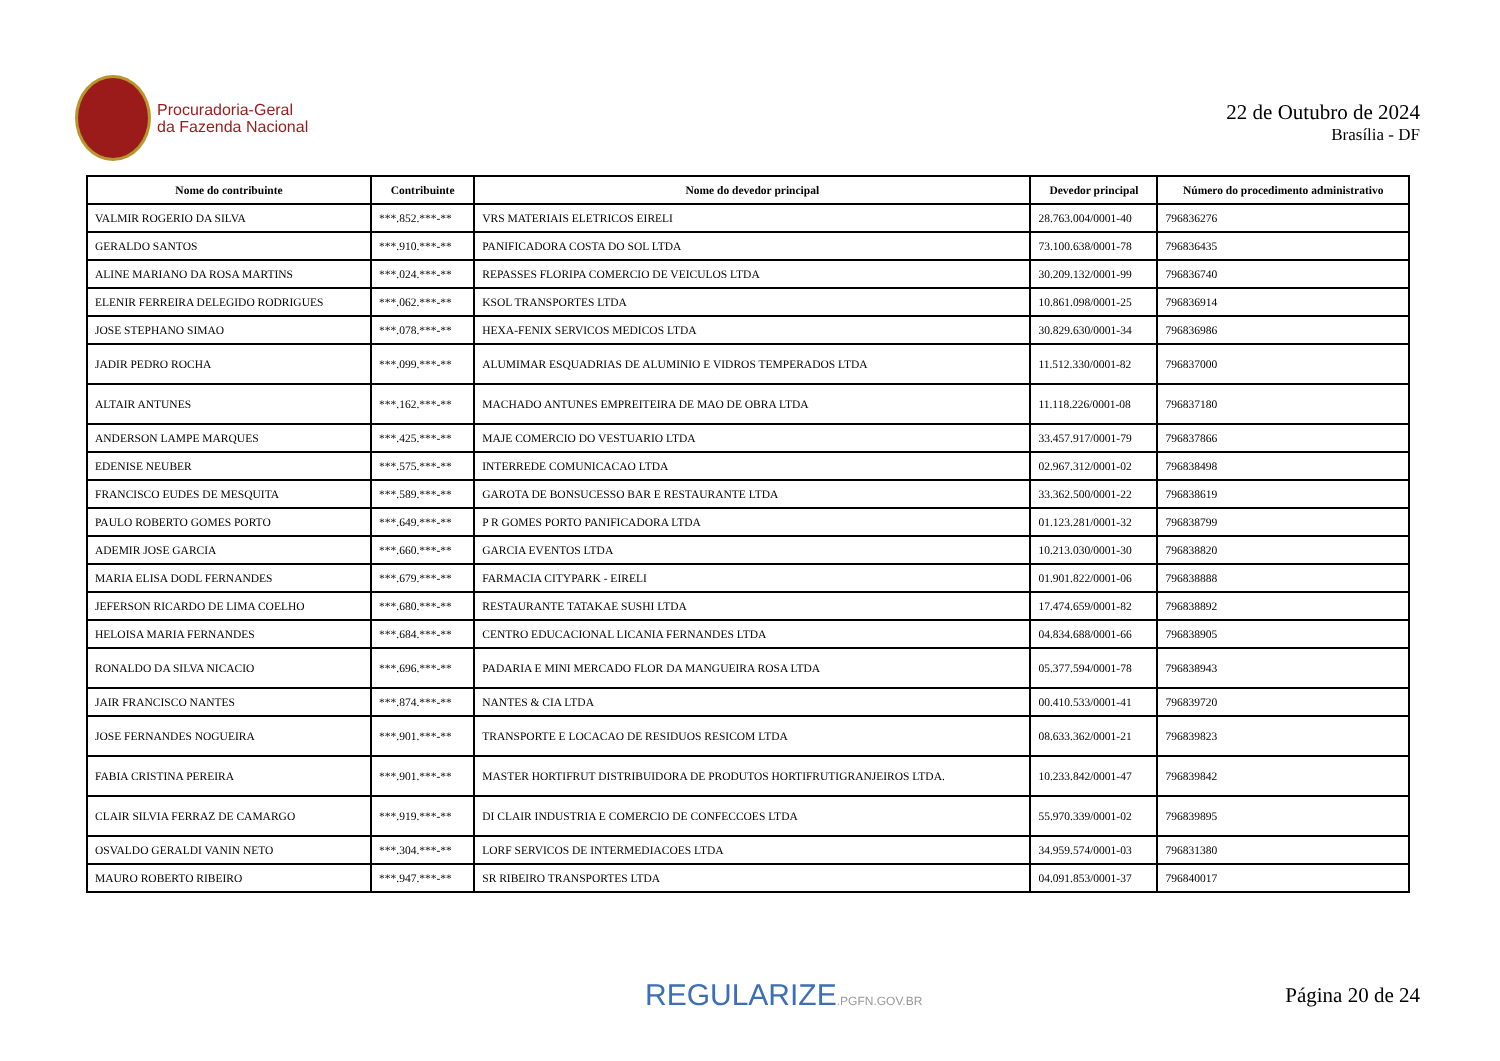Procuradoria-Geral
da Fazenda Nacional
22 de Outubro de 2024
Brasília - DF
| Nome do contribuinte | Contribuinte | Nome do devedor principal | Devedor principal | Número do procedimento administrativo |
| --- | --- | --- | --- | --- |
| VALMIR ROGERIO DA SILVA | ***.852.***-** | VRS MATERIAIS ELETRICOS EIRELI | 28.763.004/0001-40 | 796836276 |
| GERALDO SANTOS | ***.910.***-** | PANIFICADORA COSTA DO SOL LTDA | 73.100.638/0001-78 | 796836435 |
| ALINE MARIANO DA ROSA MARTINS | ***.024.***-** | REPASSES FLORIPA COMERCIO DE VEICULOS LTDA | 30.209.132/0001-99 | 796836740 |
| ELENIR FERREIRA DELEGIDO RODRIGUES | ***.062.***-** | KSOL TRANSPORTES LTDA | 10.861.098/0001-25 | 796836914 |
| JOSE STEPHANO SIMAO | ***.078.***-** | HEXA-FENIX SERVICOS MEDICOS LTDA | 30.829.630/0001-34 | 796836986 |
| JADIR PEDRO ROCHA | ***.099.***-** | ALUMIMAR ESQUADRIAS DE ALUMINIO E VIDROS TEMPERADOS LTDA | 11.512.330/0001-82 | 796837000 |
| ALTAIR ANTUNES | ***.162.***-** | MACHADO ANTUNES EMPREITEIRA DE MAO DE OBRA LTDA | 11.118.226/0001-08 | 796837180 |
| ANDERSON LAMPE MARQUES | ***.425.***-** | MAJE COMERCIO DO VESTUARIO LTDA | 33.457.917/0001-79 | 796837866 |
| EDENISE NEUBER | ***.575.***-** | INTERREDE COMUNICACAO LTDA | 02.967.312/0001-02 | 796838498 |
| FRANCISCO EUDES DE MESQUITA | ***.589.***-** | GAROTA DE BONSUCESSO BAR E RESTAURANTE LTDA | 33.362.500/0001-22 | 796838619 |
| PAULO ROBERTO GOMES PORTO | ***.649.***-** | P R GOMES PORTO PANIFICADORA LTDA | 01.123.281/0001-32 | 796838799 |
| ADEMIR JOSE GARCIA | ***.660.***-** | GARCIA EVENTOS LTDA | 10.213.030/0001-30 | 796838820 |
| MARIA ELISA DODL FERNANDES | ***.679.***-** | FARMACIA CITYPARK - EIRELI | 01.901.822/0001-06 | 796838888 |
| JEFERSON RICARDO DE LIMA COELHO | ***.680.***-** | RESTAURANTE TATAKAE SUSHI LTDA | 17.474.659/0001-82 | 796838892 |
| HELOISA MARIA FERNANDES | ***.684.***-** | CENTRO EDUCACIONAL LICANIA FERNANDES LTDA | 04.834.688/0001-66 | 796838905 |
| RONALDO DA SILVA NICACIO | ***.696.***-** | PADARIA E MINI MERCADO FLOR DA MANGUEIRA ROSA LTDA | 05.377.594/0001-78 | 796838943 |
| JAIR FRANCISCO NANTES | ***.874.***-** | NANTES & CIA LTDA | 00.410.533/0001-41 | 796839720 |
| JOSE FERNANDES NOGUEIRA | ***.901.***-** | TRANSPORTE E LOCACAO DE RESIDUOS RESICOM LTDA | 08.633.362/0001-21 | 796839823 |
| FABIA CRISTINA PEREIRA | ***.901.***-** | MASTER HORTIFRUT DISTRIBUIDORA DE PRODUTOS HORTIFRUTIGRANJEIROS LTDA. | 10.233.842/0001-47 | 796839842 |
| CLAIR SILVIA FERRAZ DE CAMARGO | ***.919.***-** | DI CLAIR INDUSTRIA E COMERCIO DE CONFECCOES LTDA | 55.970.339/0001-02 | 796839895 |
| OSVALDO GERALDI VANIN NETO | ***.304.***-** | LORF SERVICOS DE INTERMEDIACOES LTDA | 34.959.574/0001-03 | 796831380 |
| MAURO ROBERTO RIBEIRO | ***.947.***-** | SR RIBEIRO TRANSPORTES LTDA | 04.091.853/0001-37 | 796840017 |
REGULARIZE.PGFN.GOV.BR
Página 20 de 24